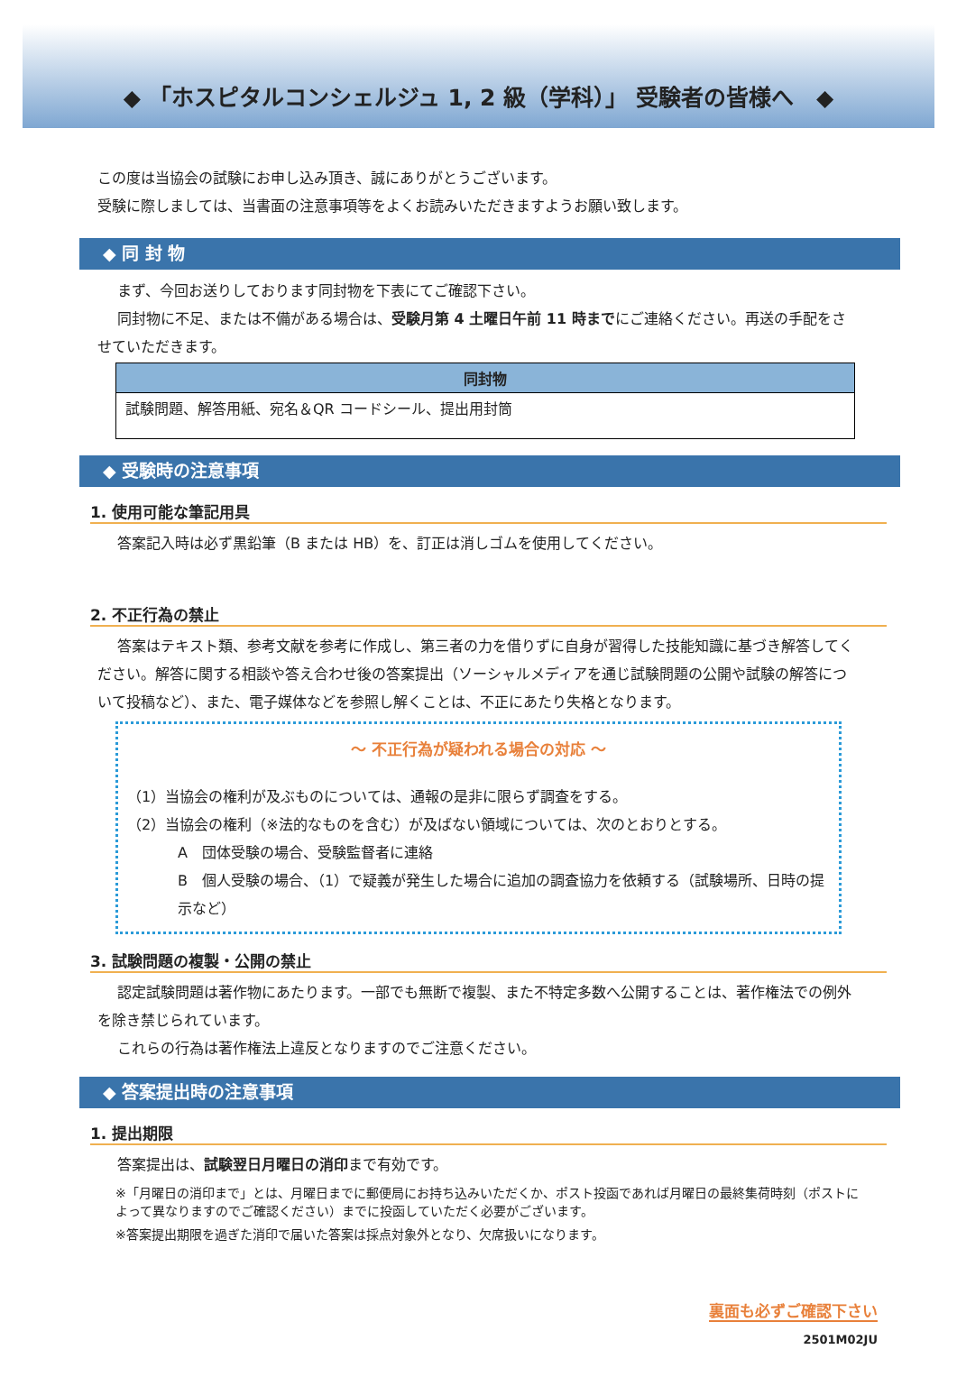◆ 「ホスピタルコンシェルジュ 1, 2 級（学科）」 受験者の皆様へ　◆
この度は当協会の試験にお申し込み頂き、誠にありがとうございます。
受験に際しましては、当書面の注意事項等をよくお読みいただきますようお願い致します。
◆ 同 封 物
まず、今回お送りしております同封物を下表にてご確認下さい。
同封物に不足、または不備がある場合は、受験月第 4 土曜日午前 11 時までにご連絡ください。再送の手配をさせていただきます。
| 同封物 |
| --- |
| 試験問題、解答用紙、宛名＆QR コードシール、提出用封筒 |
◆ 受験時の注意事項
1. 使用可能な筆記用具
答案記入時は必ず黒鉛筆（B または HB）を、訂正は消しゴムを使用してください。
2. 不正行為の禁止
答案はテキスト類、参考文献を参考に作成し、第三者の力を借りずに自身が習得した技能知識に基づき解答してください。解答に関する相談や答え合わせ後の答案提出（ソーシャルメディアを通じ試験問題の公開や試験の解答について投稿など）、また、電子媒体などを参照し解くことは、不正にあたり失格となります。
～ 不正行為が疑われる場合の対応 ～
（1）当協会の権利が及ぶものについては、通報の是非に限らず調査をする。
（2）当協会の権利（※法的なものを含む）が及ばない領域については、次のとおりとする。
A　団体受験の場合、受験監督者に連絡
B　個人受験の場合、（1）で疑義が発生した場合に追加の調査協力を依頼する（試験場所、日時の提示など）
3. 試験問題の複製・公開の禁止
認定試験問題は著作物にあたります。一部でも無断で複製、また不特定多数へ公開することは、著作権法での例外を除き禁じられています。
これらの行為は著作権法上違反となりますのでご注意ください。
◆ 答案提出時の注意事項
1. 提出期限
答案提出は、試験翌日月曜日の消印まで有効です。
※「月曜日の消印まで」とは、月曜日までに郵便局にお持ち込みいただくか、ポスト投函であれば月曜日の最終集荷時刻（ポストによって異なりますのでご確認ください）までに投函していただく必要がございます。
※答案提出期限を過ぎた消印で届いた答案は採点対象外となり、欠席扱いになります。
裏面も必ずご確認下さい
2501M02JU